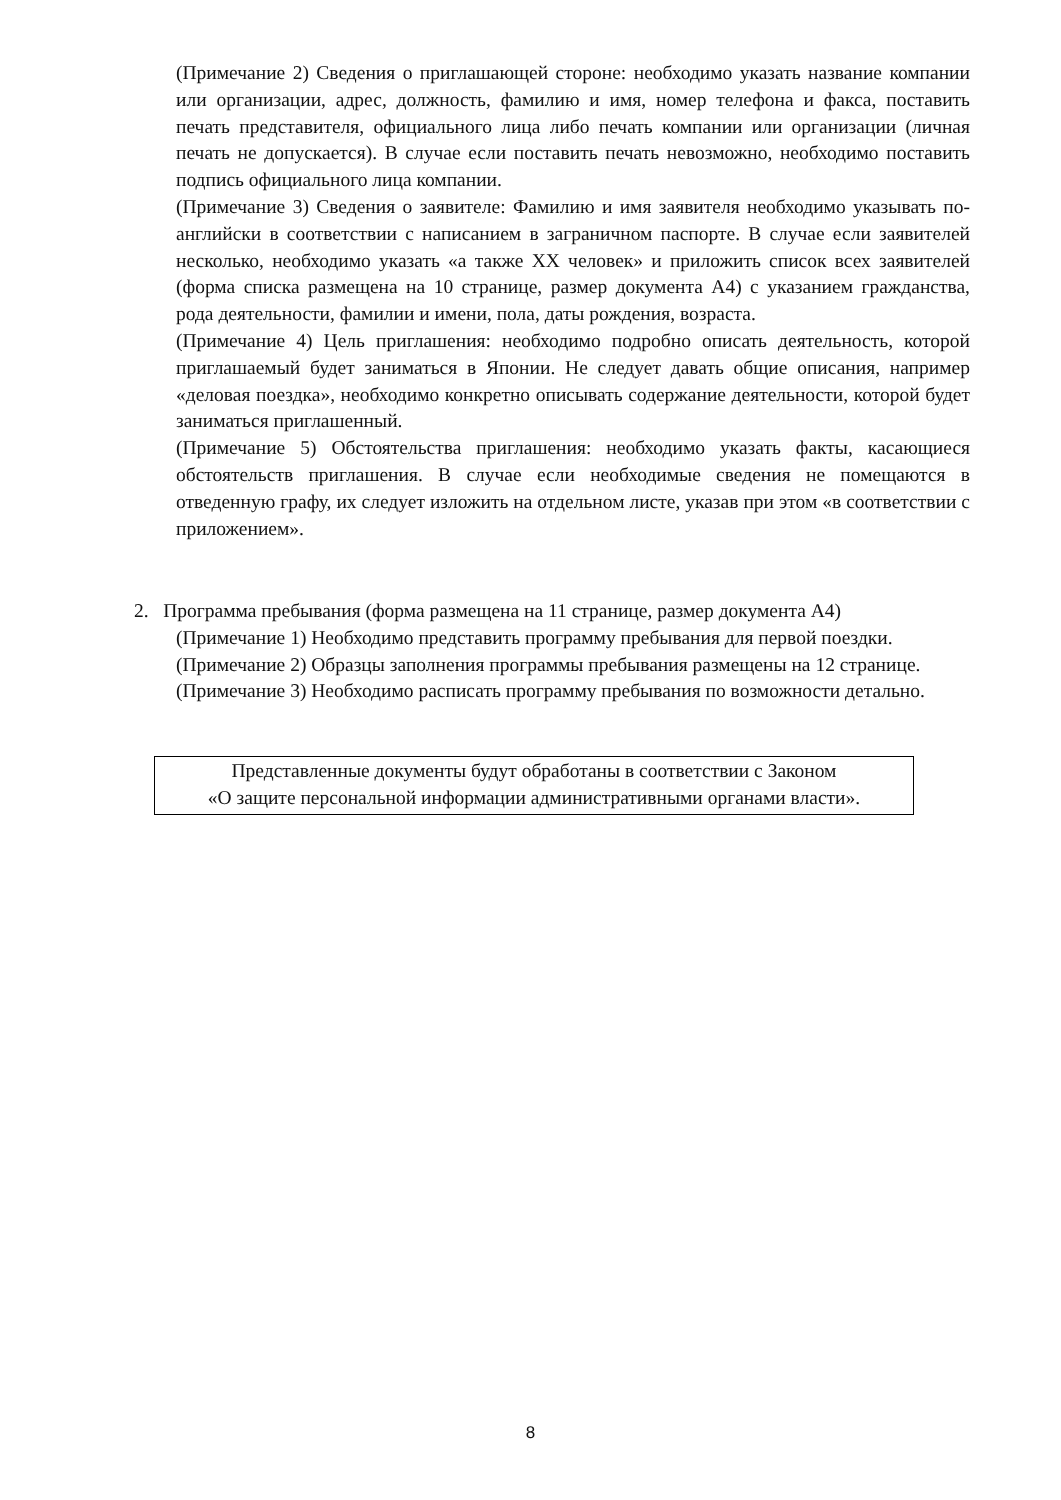(Примечание 2) Сведения о приглашающей стороне: необходимо указать название компании или организации, адрес, должность, фамилию и имя, номер телефона и факса, поставить печать представителя, официального лица либо печать компании или организации (личная печать не допускается). В случае если поставить печать невозможно, необходимо поставить подпись официального лица компании.
(Примечание 3) Сведения о заявителе: Фамилию и имя заявителя необходимо указывать по-английски в соответствии с написанием в заграничном паспорте. В случае если заявителей несколько, необходимо указать «а также XX человек» и приложить список всех заявителей (форма списка размещена на 10 странице, размер документа A4) с указанием гражданства, рода деятельности, фамилии и имени, пола, даты рождения, возраста.
(Примечание 4) Цель приглашения: необходимо подробно описать деятельность, которой приглашаемый будет заниматься в Японии. Не следует давать общие описания, например «деловая поездка», необходимо конкретно описывать содержание деятельности, которой будет заниматься приглашенный.
(Примечание 5) Обстоятельства приглашения: необходимо указать факты, касающиеся обстоятельств приглашения. В случае если необходимые сведения не помещаются в отведенную графу, их следует изложить на отдельном листе, указав при этом «в соответствии с приложением».
2. Программа пребывания (форма размещена на 11 странице, размер документа A4)
(Примечание 1) Необходимо представить программу пребывания для первой поездки.
(Примечание 2) Образцы заполнения программы пребывания размещены на 12 странице.
(Примечание 3) Необходимо расписать программу пребывания по возможности детально.
Представленные документы будут обработаны в соответствии с Законом
«О защите персональной информации административными органами власти».
8